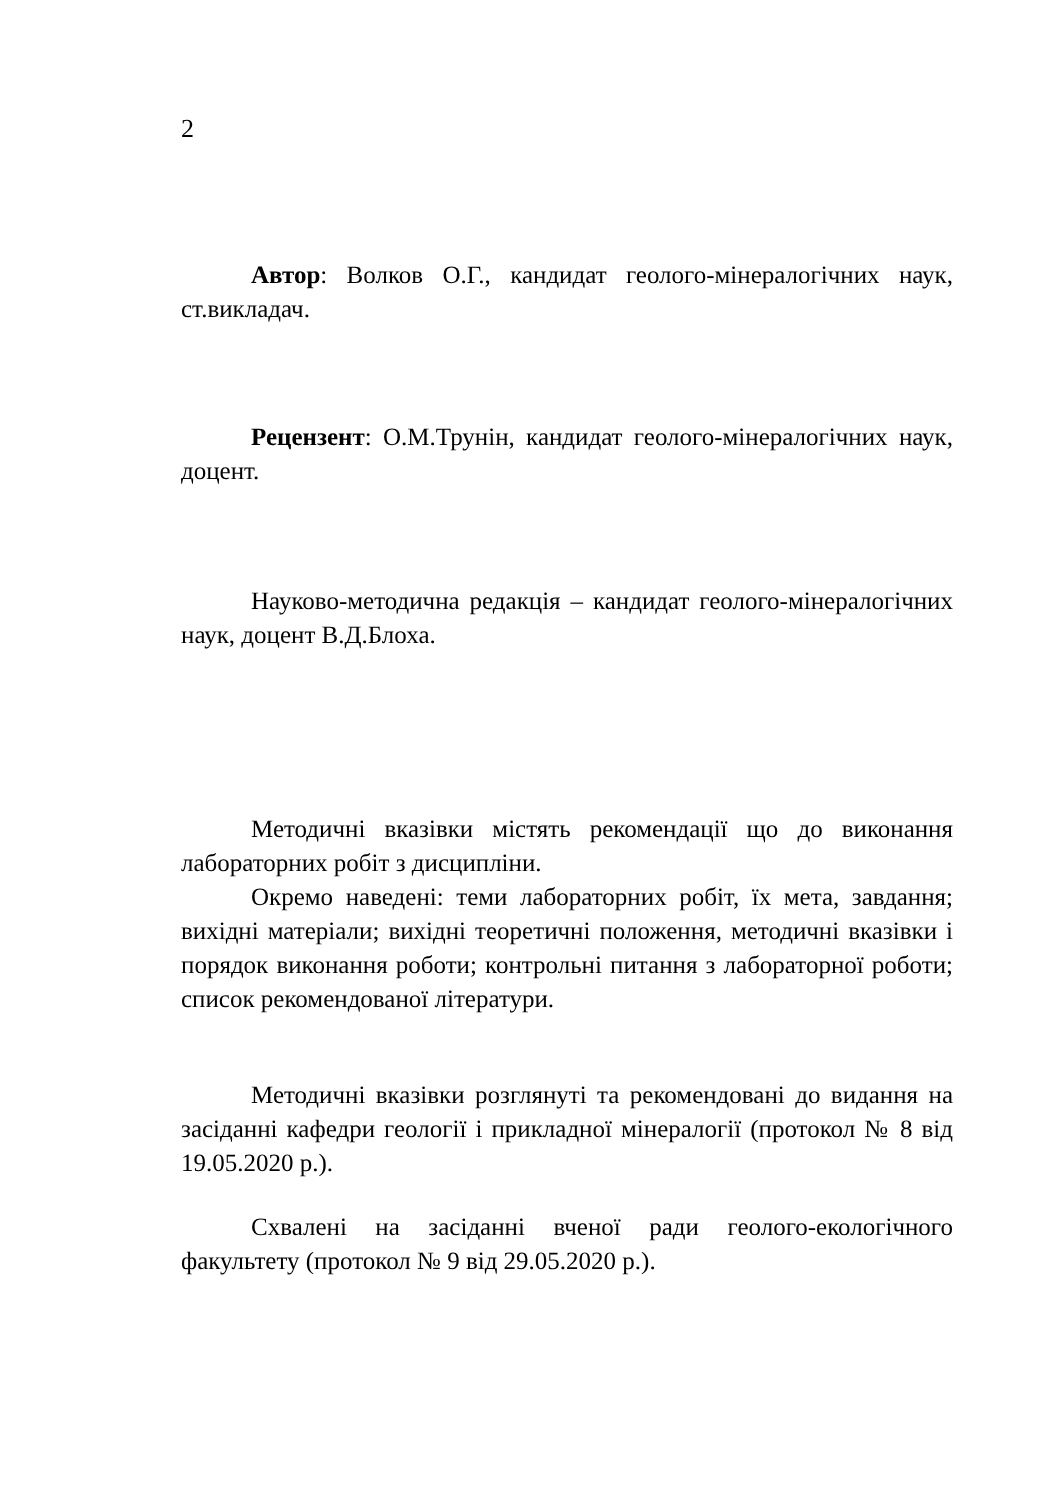2
Автор: Волков О.Г., кандидат геолого-мінералогічних на­ук, ст.викладач.
Рецензент: О.М.Трунін, кандидат геолого-мінералогічних наук, доцент.
Науково-методична редакція – кандидат геолого-мінералогічних наук, доцент В.Д.Блоха.
Методичні вказівки містять рекомендації що до виконання лабораторних робіт з дисципліни.
Окремо наведені: теми лабораторних робіт, їх мета, за­вдання; вихідні матеріали; вихідні теоретичні положення, мето­дичні вказівки і порядок виконання роботи; контрольні питання з лабораторної роботи; список рекомендованої літератури.
Методичні вказівки розглянуті та рекомендовані до ви­дання на засіданні кафедри геології і прикладної мінералогії (протокол № 8 від 19.05.2020 р.).
Схвалені на засіданні вченої ради геолого-екологічного факультету (протокол № 9 від 29.05.2020 р.).